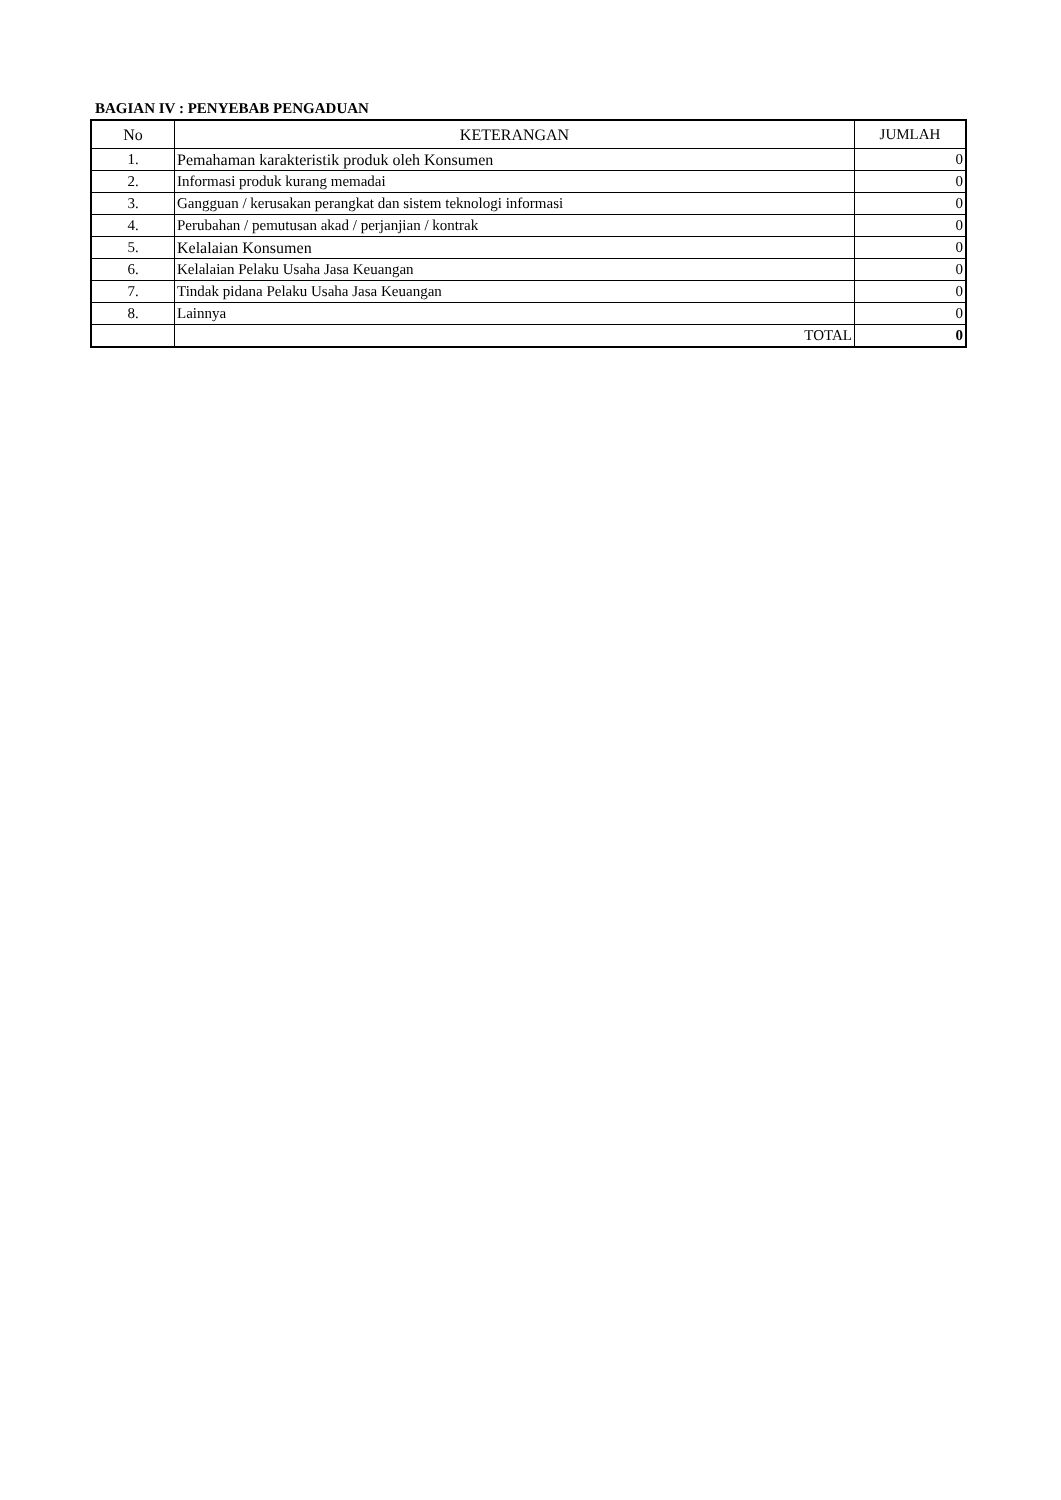BAGIAN IV : PENYEBAB PENGADUAN
| No | KETERANGAN | JUMLAH |
| --- | --- | --- |
| 1. | Pemahaman karakteristik produk oleh Konsumen | 0 |
| 2. | Informasi produk kurang memadai | 0 |
| 3. | Gangguan / kerusakan perangkat dan sistem teknologi informasi | 0 |
| 4. | Perubahan / pemutusan akad / perjanjian / kontrak | 0 |
| 5. | Kelalaian Konsumen | 0 |
| 6. | Kelalaian Pelaku Usaha Jasa Keuangan | 0 |
| 7. | Tindak pidana Pelaku Usaha Jasa Keuangan | 0 |
| 8. | Lainnya | 0 |
| | TOTAL | 0 |